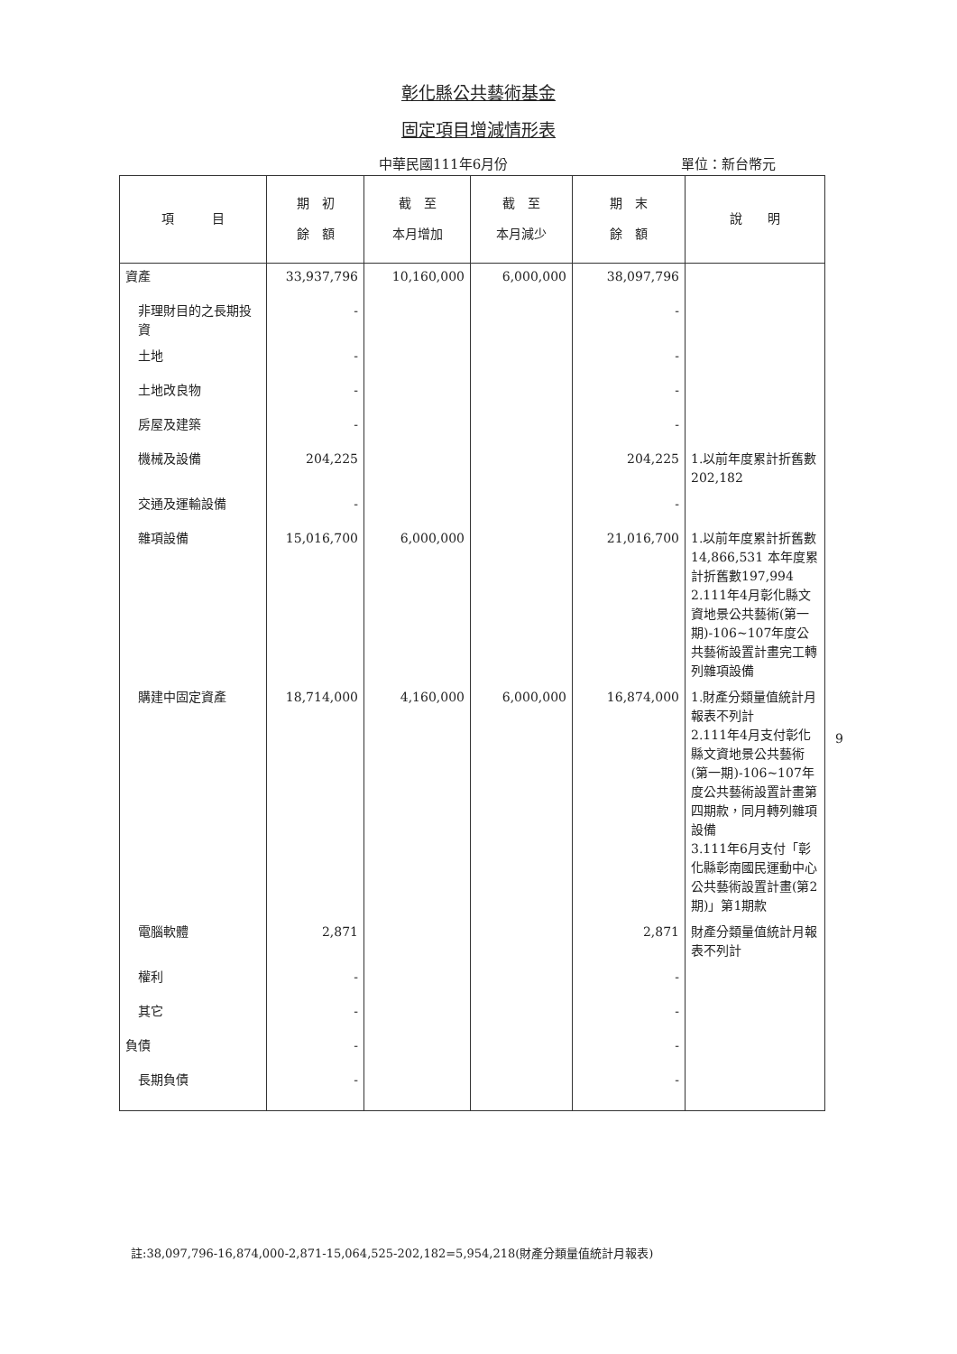彰化縣公共藝術基金
固定項目增減情形表
中華民國111年6月份 單位：新台幣元
| 項 目 | 期 初 餘 額 | 截 至 本月增加 | 截 至 本月減少 | 期 末 餘 額 | 說 明 |
| --- | --- | --- | --- | --- | --- |
| 資產 | 33,937,796 | 10,160,000 | 6,000,000 | 38,097,796 | |
| 非理財目的之長期投資 | - | | | - | |
| 土地 | - | | | - | |
| 土地改良物 | - | | | - | |
| 房屋及建築 | - | | | - | |
| 機械及設備 | 204,225 | | | 204,225 | 1.以前年度累計折舊數202,182 |
| 交通及運輸設備 | - | | | - | |
| 雜項設備 | 15,016,700 | 6,000,000 | | 21,016,700 | 1.以前年度累計折舊數14,866,531 本年度累計折舊數197,994 2.111年4月彰化縣文資地景公共藝術(第一期)-106~107年度公共藝術設置計畫完工轉列雜項設備 |
| 購建中固定資產 | 18,714,000 | 4,160,000 | 6,000,000 | 16,874,000 | 1.財產分類量值統計月報表不列計 2.111年4月支付彰化縣文資地景公共藝術(第一期)-106~107年度公共藝術設置計畫第四期款，同月轉列雜項設備 3.111年6月支付「彰化縣彰南國民運動中心公共藝術設置計畫(第2期)」第1期款 |
| 電腦軟體 | 2,871 | | | 2,871 | 財產分類量值統計月報表不列計 |
| 權利 | - | | | - | |
| 其它 | - | | | - | |
| 負債 | - | | | - | |
| 長期負債 | - | | | - | |
9
註:38,097,796-16,874,000-2,871-15,064,525-202,182=5,954,218(財產分類量值統計月報表)